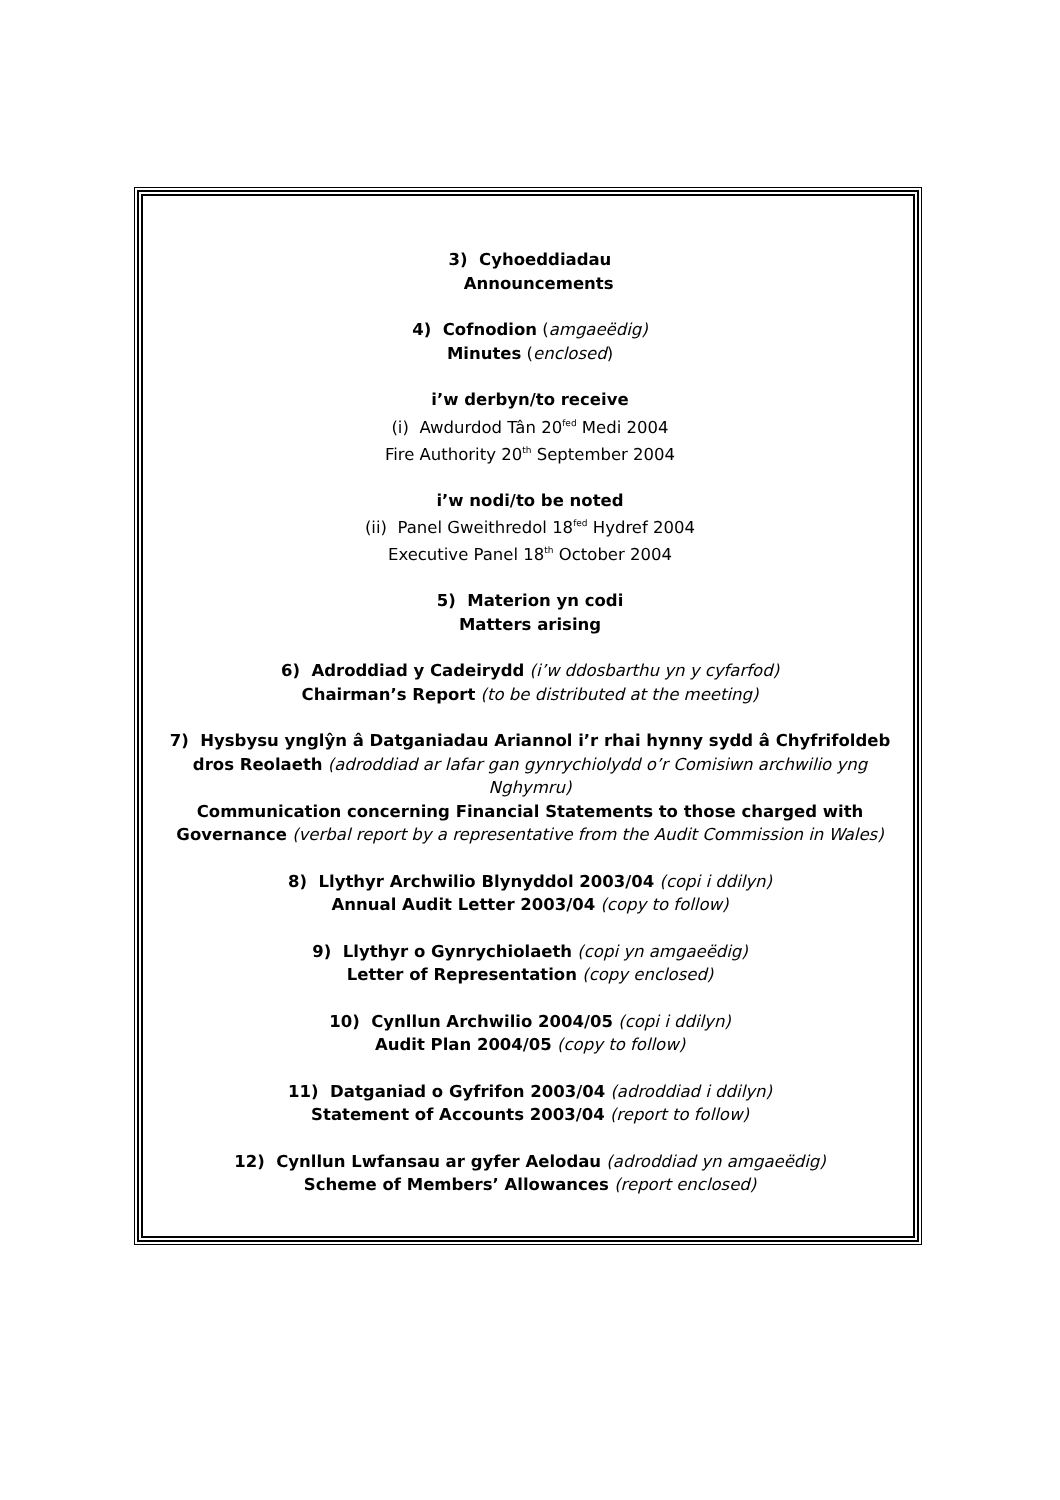3) Cyhoeddiadau
Announcements
4) Cofnodion (amgaeëdig)
Minutes (enclosed)
i’w derbyn/to receive
(i) Awdurdod Tân 20<sup>fed</sup> Medi 2004
Fire Authority 20<sup>th</sup> September 2004
i’w nodi/to be noted
(ii) Panel Gweithredol 18<sup>fed</sup> Hydref 2004
Executive Panel 18<sup>th</sup> October 2004
5) Materion yn codi
Matters arising
6) Adroddiad y Cadeirydd (i’w ddosbarthu yn y cyfarfod)
Chairman’s Report (to be distributed at the meeting)
7) Hysbysu ynglŷn â Datganiadau Ariannol i’r rhai hynny sydd â Chyfrifoldeb dros Reolaeth (adroddiad ar lafar gan gynrychiolydd o’r Comisiwn archwilio yng Nghymru)
Communication concerning Financial Statements to those charged with Governance (verbal report by a representative from the Audit Commission in Wales)
8) Llythyr Archwilio Blynyddol 2003/04 (copi i ddilyn)
Annual Audit Letter 2003/04 (copy to follow)
9) Llythyr o Gynrychiolaeth (copi yn amgaeëdig)
Letter of Representation (copy enclosed)
10) Cynllun Archwilio 2004/05 (copi i ddilyn)
Audit Plan 2004/05 (copy to follow)
11) Datganiad o Gyfrifon 2003/04 (adroddiad i ddilyn)
Statement of Accounts 2003/04 (report to follow)
12) Cynllun Lwfansau ar gyfer Aelodau (adroddiad yn amgaeëdig)
Scheme of Members’ Allowances (report enclosed)